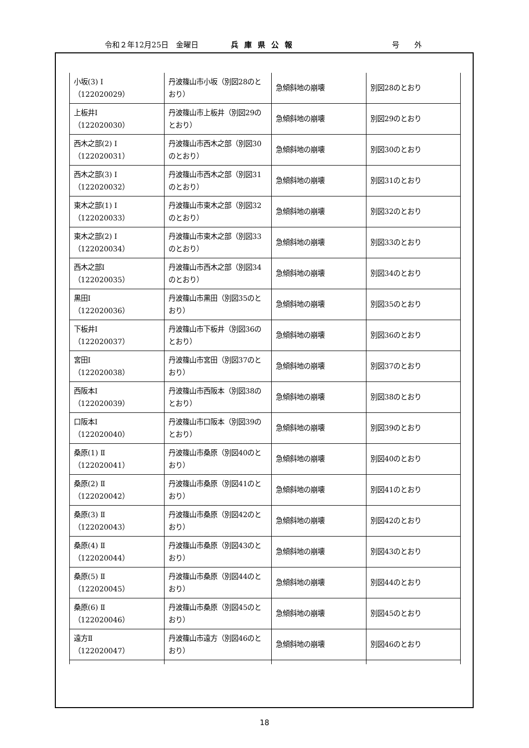令和２年12月25日　金曜日 兵庫県公報 号　　外
| 小坂(3) Ⅰ （122020029） | 丹波篠山市小坂（別図28のとおり） | 急傾斜地の崩壊 | 別図28のとおり |
| 上板井Ⅰ （122020030） | 丹波篠山市上板井（別図29のとおり） | 急傾斜地の崩壊 | 別図29のとおり |
| 西木之部(2) Ⅰ （122020031） | 丹波篠山市西木之部（別図30のとおり） | 急傾斜地の崩壊 | 別図30のとおり |
| 西木之部(3) Ⅰ （122020032） | 丹波篠山市西木之部（別図31のとおり） | 急傾斜地の崩壊 | 別図31のとおり |
| 東木之部(1) Ⅰ （122020033） | 丹波篠山市東木之部（別図32のとおり） | 急傾斜地の崩壊 | 別図32のとおり |
| 東木之部(2) Ⅰ （122020034） | 丹波篠山市東木之部（別図33のとおり） | 急傾斜地の崩壊 | 別図33のとおり |
| 西木之部Ⅰ （122020035） | 丹波篠山市西木之部（別図34のとおり） | 急傾斜地の崩壊 | 別図34のとおり |
| 黒田Ⅰ （122020036） | 丹波篠山市黒田（別図35のとおり） | 急傾斜地の崩壊 | 別図35のとおり |
| 下板井Ⅰ （122020037） | 丹波篠山市下板井（別図36のとおり） | 急傾斜地の崩壊 | 別図36のとおり |
| 宮田Ⅰ （122020038） | 丹波篠山市宮田（別図37のとおり） | 急傾斜地の崩壊 | 別図37のとおり |
| 西阪本Ⅰ （122020039） | 丹波篠山市西阪本（別図38のとおり） | 急傾斜地の崩壊 | 別図38のとおり |
| 口阪本Ⅰ （122020040） | 丹波篠山市口阪本（別図39のとおり） | 急傾斜地の崩壊 | 別図39のとおり |
| 桑原(1) Ⅱ （122020041） | 丹波篠山市桑原（別図40のとおり） | 急傾斜地の崩壊 | 別図40のとおり |
| 桑原(2) Ⅱ （122020042） | 丹波篠山市桑原（別図41のとおり） | 急傾斜地の崩壊 | 別図41のとおり |
| 桑原(3) Ⅱ （122020043） | 丹波篠山市桑原（別図42のとおり） | 急傾斜地の崩壊 | 別図42のとおり |
| 桑原(4) Ⅱ （122020044） | 丹波篠山市桑原（別図43のとおり） | 急傾斜地の崩壊 | 別図43のとおり |
| 桑原(5) Ⅱ （122020045） | 丹波篠山市桑原（別図44のとおり） | 急傾斜地の崩壊 | 別図44のとおり |
| 桑原(6) Ⅱ （122020046） | 丹波篠山市桑原（別図45のとおり） | 急傾斜地の崩壊 | 別図45のとおり |
| 遠方Ⅱ （122020047） | 丹波篠山市遠方（別図46のとおり） | 急傾斜地の崩壊 | 別図46のとおり |
18